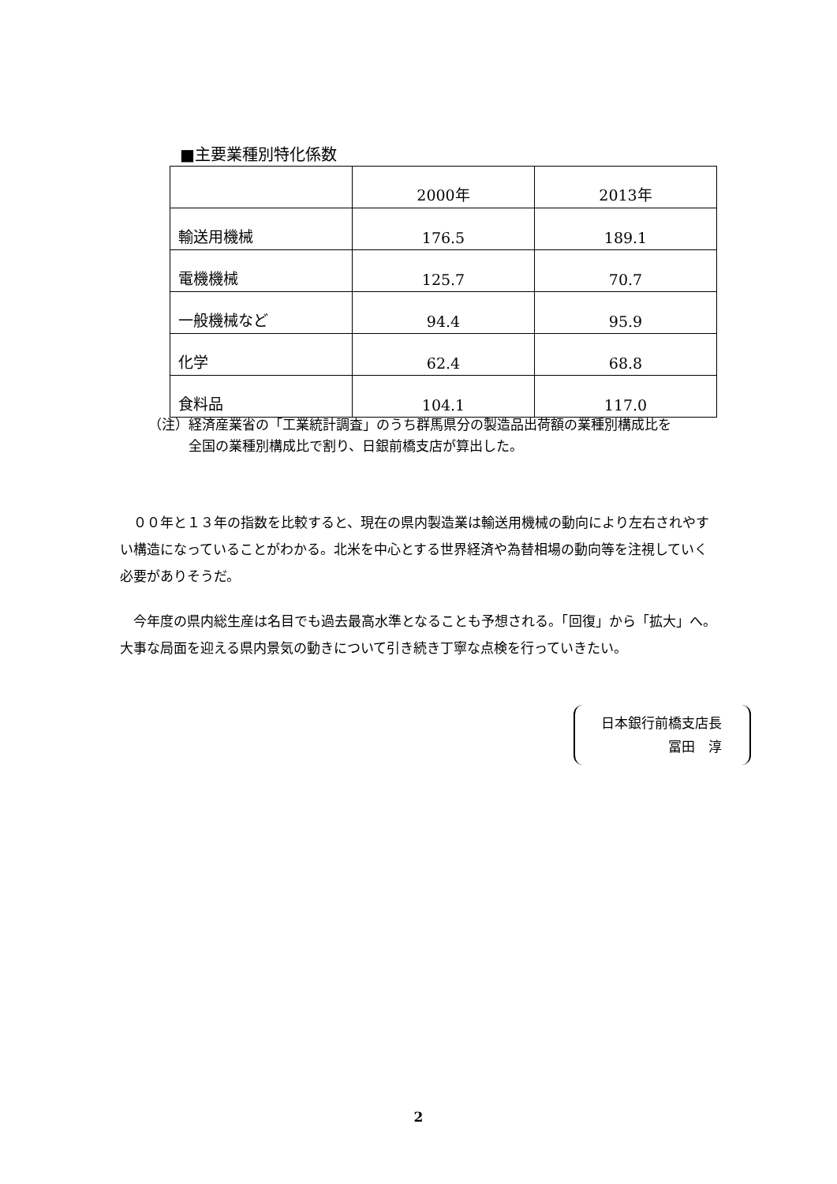■主要業種別特化係数
| | 2000年 | 2013年 |
| --- | --- | --- |
| 輸送用機械 | 176.5 | 189.1 |
| 電機機械 | 125.7 | 70.7 |
| 一般機械など | 94.4 | 95.9 |
| 化学 | 62.4 | 68.8 |
| 食料品 | 104.1 | 117.0 |
（注）経済産業省の「工業統計調査」のうち群馬県分の製造品出荷額の業種別構成比を
　　　全国の業種別構成比で割り、日銀前橋支店が算出した。
００年と１３年の指数を比較すると、現在の県内製造業は輸送用機械の動向により左右されやすい構造になっていることがわかる。北米を中心とする世界経済や為替相場の動向等を注視していく必要がありそうだ。
今年度の県内総生産は名目でも過去最高水準となることも予想される。「回復」から「拡大」へ。大事な局面を迎える県内景気の動きについて引き続き丁寧な点検を行っていきたい。
日本銀行前橋支店長
冨田　淳
2